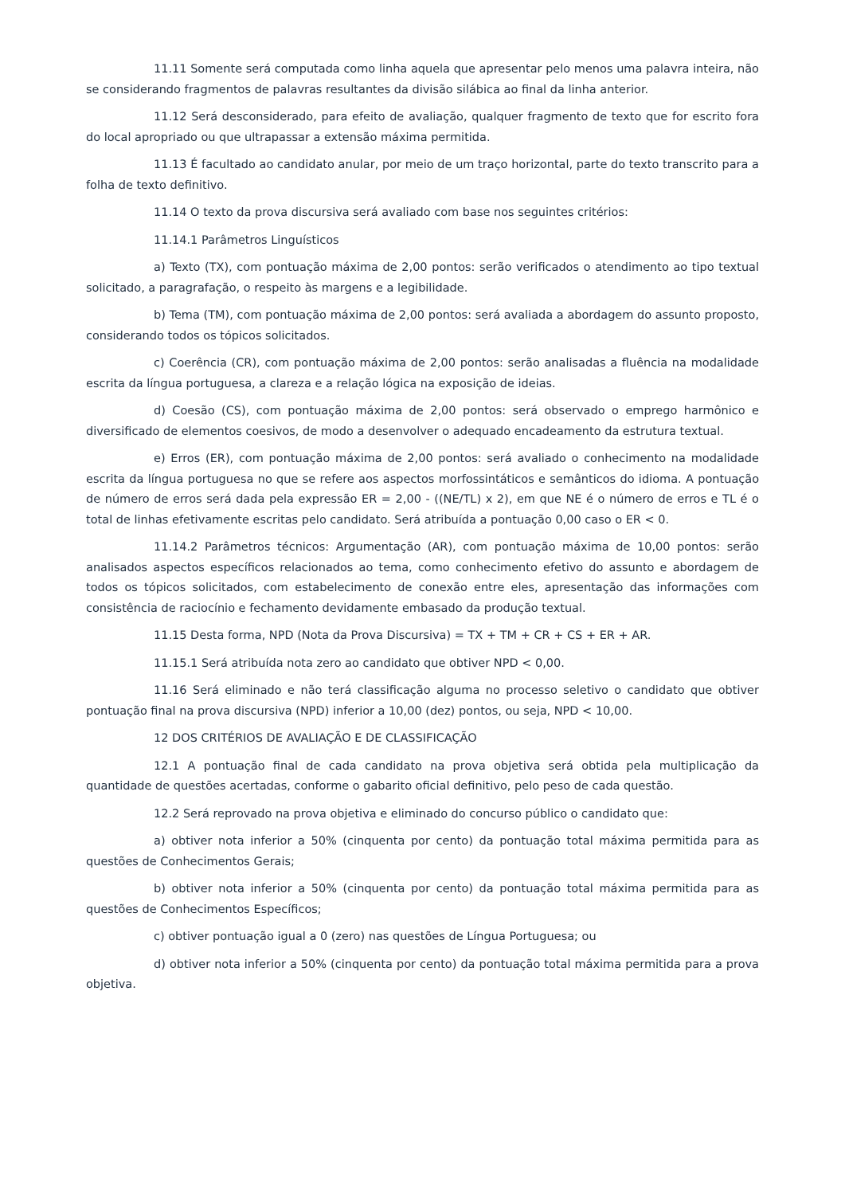11.11 Somente será computada como linha aquela que apresentar pelo menos uma palavra inteira, não se considerando fragmentos de palavras resultantes da divisão silábica ao final da linha anterior.
11.12 Será desconsiderado, para efeito de avaliação, qualquer fragmento de texto que for escrito fora do local apropriado ou que ultrapassar a extensão máxima permitida.
11.13 É facultado ao candidato anular, por meio de um traço horizontal, parte do texto transcrito para a folha de texto definitivo.
11.14 O texto da prova discursiva será avaliado com base nos seguintes critérios:
11.14.1 Parâmetros Linguísticos
a) Texto (TX), com pontuação máxima de 2,00 pontos: serão verificados o atendimento ao tipo textual solicitado, a paragrafação, o respeito às margens e a legibilidade.
b) Tema (TM), com pontuação máxima de 2,00 pontos: será avaliada a abordagem do assunto proposto, considerando todos os tópicos solicitados.
c) Coerência (CR), com pontuação máxima de 2,00 pontos: serão analisadas a fluência na modalidade escrita da língua portuguesa, a clareza e a relação lógica na exposição de ideias.
d) Coesão (CS), com pontuação máxima de 2,00 pontos: será observado o emprego harmônico e diversificado de elementos coesivos, de modo a desenvolver o adequado encadeamento da estrutura textual.
e) Erros (ER), com pontuação máxima de 2,00 pontos: será avaliado o conhecimento na modalidade escrita da língua portuguesa no que se refere aos aspectos morfossintáticos e semânticos do idioma. A pontuação de número de erros será dada pela expressão ER = 2,00 - ((NE/TL) x 2), em que NE é o número de erros e TL é o total de linhas efetivamente escritas pelo candidato. Será atribuída a pontuação 0,00 caso o ER < 0.
11.14.2 Parâmetros técnicos: Argumentação (AR), com pontuação máxima de 10,00 pontos: serão analisados aspectos específicos relacionados ao tema, como conhecimento efetivo do assunto e abordagem de todos os tópicos solicitados, com estabelecimento de conexão entre eles, apresentação das informações com consistência de raciocínio e fechamento devidamente embasado da produção textual.
11.15 Desta forma, NPD (Nota da Prova Discursiva) = TX + TM + CR + CS + ER + AR.
11.15.1 Será atribuída nota zero ao candidato que obtiver NPD < 0,00.
11.16 Será eliminado e não terá classificação alguma no processo seletivo o candidato que obtiver pontuação final na prova discursiva (NPD) inferior a 10,00 (dez) pontos, ou seja, NPD < 10,00.
12 DOS CRITÉRIOS DE AVALIAÇÃO E DE CLASSIFICAÇÃO
12.1 A pontuação final de cada candidato na prova objetiva será obtida pela multiplicação da quantidade de questões acertadas, conforme o gabarito oficial definitivo, pelo peso de cada questão.
12.2 Será reprovado na prova objetiva e eliminado do concurso público o candidato que:
a) obtiver nota inferior a 50% (cinquenta por cento) da pontuação total máxima permitida para as questões de Conhecimentos Gerais;
b) obtiver nota inferior a 50% (cinquenta por cento) da pontuação total máxima permitida para as questões de Conhecimentos Específicos;
c) obtiver pontuação igual a 0 (zero) nas questões de Língua Portuguesa; ou
d) obtiver nota inferior a 50% (cinquenta por cento) da pontuação total máxima permitida para a prova objetiva.